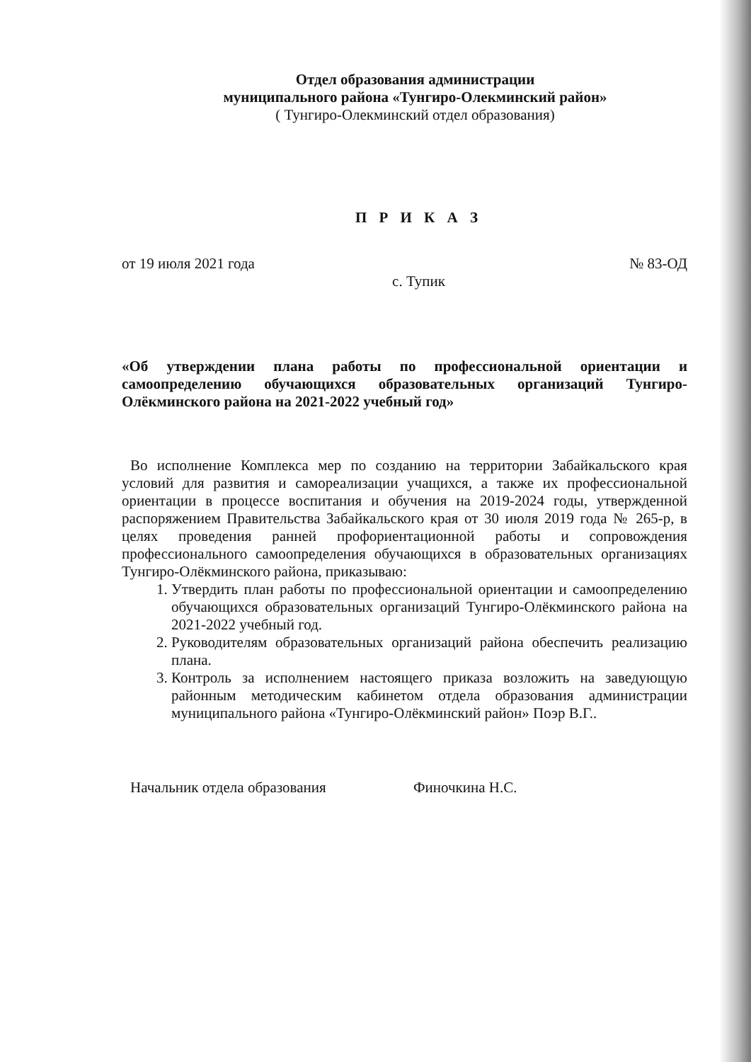Отдел образования администрации
муниципального района «Тунгиро-Олекминский район»
( Тунгиро-Олекминский отдел образования)
П Р И К А З
от 19 июля 2021 года № 83-ОД
с. Тупик
«Об утверждении плана работы по профессиональной ориентации и самоопределению обучающихся образовательных организаций Тунгиро-Олёкминского района на 2021-2022 учебный год»
Во исполнение Комплекса мер по созданию на территории Забайкальского края условий для развития и самореализации учащихся, а также их профессиональной ориентации в процессе воспитания и обучения на 2019-2024 годы, утвержденной распоряжением Правительства Забайкальского края от 30 июля 2019 года № 265-р, в целях проведения ранней профориентационной работы и сопровождения профессионального самоопределения обучающихся в образовательных организациях Тунгиро-Олёкминского района, приказываю:
1. Утвердить план работы по профессиональной ориентации и самоопределению обучающихся образовательных организаций Тунгиро-Олёкминского района на 2021-2022 учебный год.
2. Руководителям образовательных организаций района обеспечить реализацию плана.
3. Контроль за исполнением настоящего приказа возложить на заведующую районным методическим кабинетом отдела образования администрации муниципального района «Тунгиро-Олёкминский район» Поэр В.Г..
Начальник отдела образования Финочкина Н.С.